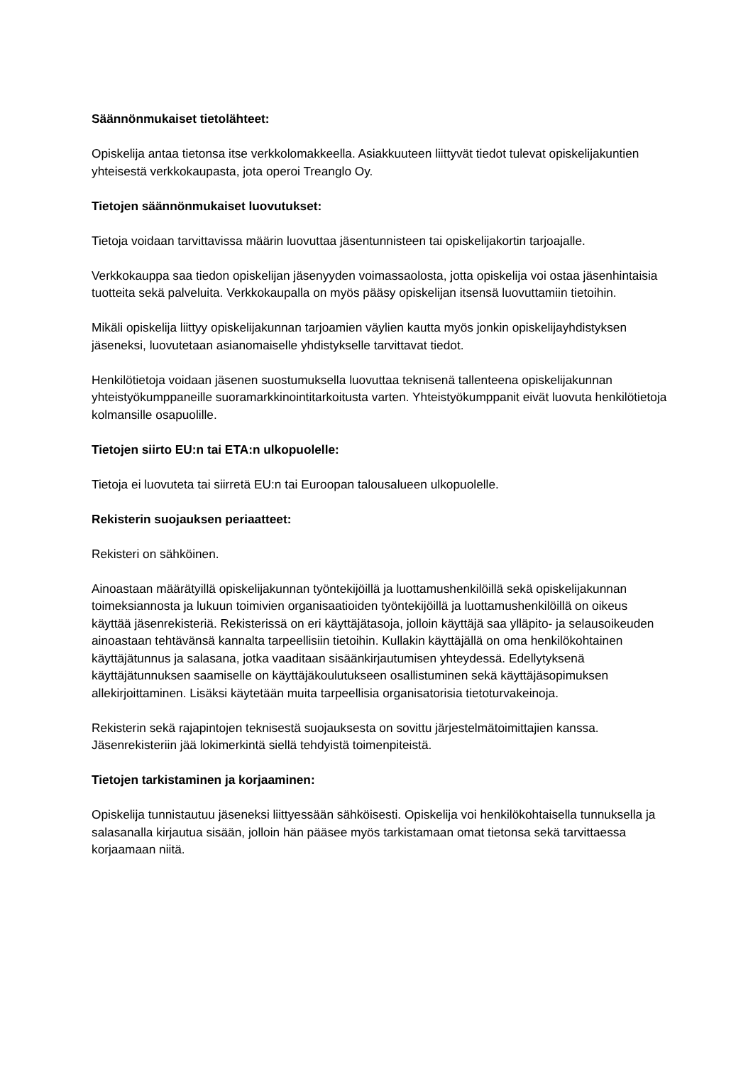Säännönmukaiset tietolähteet:
Opiskelija antaa tietonsa itse verkkolomakkeella. Asiakkuuteen liittyvät tiedot tulevat opiskelijakuntien yhteisestä verkkokaupasta, jota operoi Treanglo Oy.
Tietojen säännönmukaiset luovutukset:
Tietoja voidaan tarvittavissa määrin luovuttaa jäsentunnisteen tai opiskelijakortin tarjoajalle.
Verkkokauppa saa tiedon opiskelijan jäsenyyden voimassaolosta, jotta opiskelija voi ostaa jäsenhintaisia tuotteita sekä palveluita. Verkkokaupalla on myös pääsy opiskelijan itsensä luovuttamiin tietoihin.
Mikäli opiskelija liittyy opiskelijakunnan tarjoamien väylien kautta myös jonkin opiskelijayhdistyksen jäseneksi, luovutetaan asianomaiselle yhdistykselle tarvittavat tiedot.
Henkilötietoja voidaan jäsenen suostumuksella luovuttaa teknisenä tallenteena opiskelijakunnan yhteistyökumppaneille suoramarkkinointitarkoitusta varten. Yhteistyökumppanit eivät luovuta henkilötietoja kolmansille osapuolille.
Tietojen siirto EU:n tai ETA:n ulkopuolelle:
Tietoja ei luovuteta tai siirretä EU:n tai Euroopan talousalueen ulkopuolelle.
Rekisterin suojauksen periaatteet:
Rekisteri on sähköinen.
Ainoastaan määrätyillä opiskelijakunnan työntekijöillä ja luottamushenkilöillä sekä opiskelijakunnan toimeksiannosta ja lukuun toimivien organisaatioiden työntekijöillä ja luottamushenkilöillä on oikeus käyttää jäsenrekisteriä. Rekisterissä on eri käyttäjätasoja, jolloin käyttäjä saa ylläpito- ja selausoikeuden ainoastaan tehtävänsä kannalta tarpeellisiin tietoihin. Kullakin käyttäjällä on oma henkilökohtainen käyttäjätunnus ja salasana, jotka vaaditaan sisäänkirjautumisen yhteydessä. Edellytyksenä käyttäjätunnuksen saamiselle on käyttäjäkoulutukseen osallistuminen sekä käyttäjäsopimuksen allekirjoittaminen. Lisäksi käytetään muita tarpeellisia organisatorisia tietoturvakeinoja.
Rekisterin sekä rajapintojen teknisestä suojauksesta on sovittu järjestelmätoimittajien kanssa. Jäsenrekisteriin jää lokimerkintä siellä tehdyistä toimenpiteistä.
Tietojen tarkistaminen ja korjaaminen:
Opiskelija tunnistautuu jäseneksi liittyessään sähköisesti. Opiskelija voi henkilökohtaisella tunnuksella ja salasanalla kirjautua sisään, jolloin hän pääsee myös tarkistamaan omat tietonsa sekä tarvittaessa korjaamaan niitä.